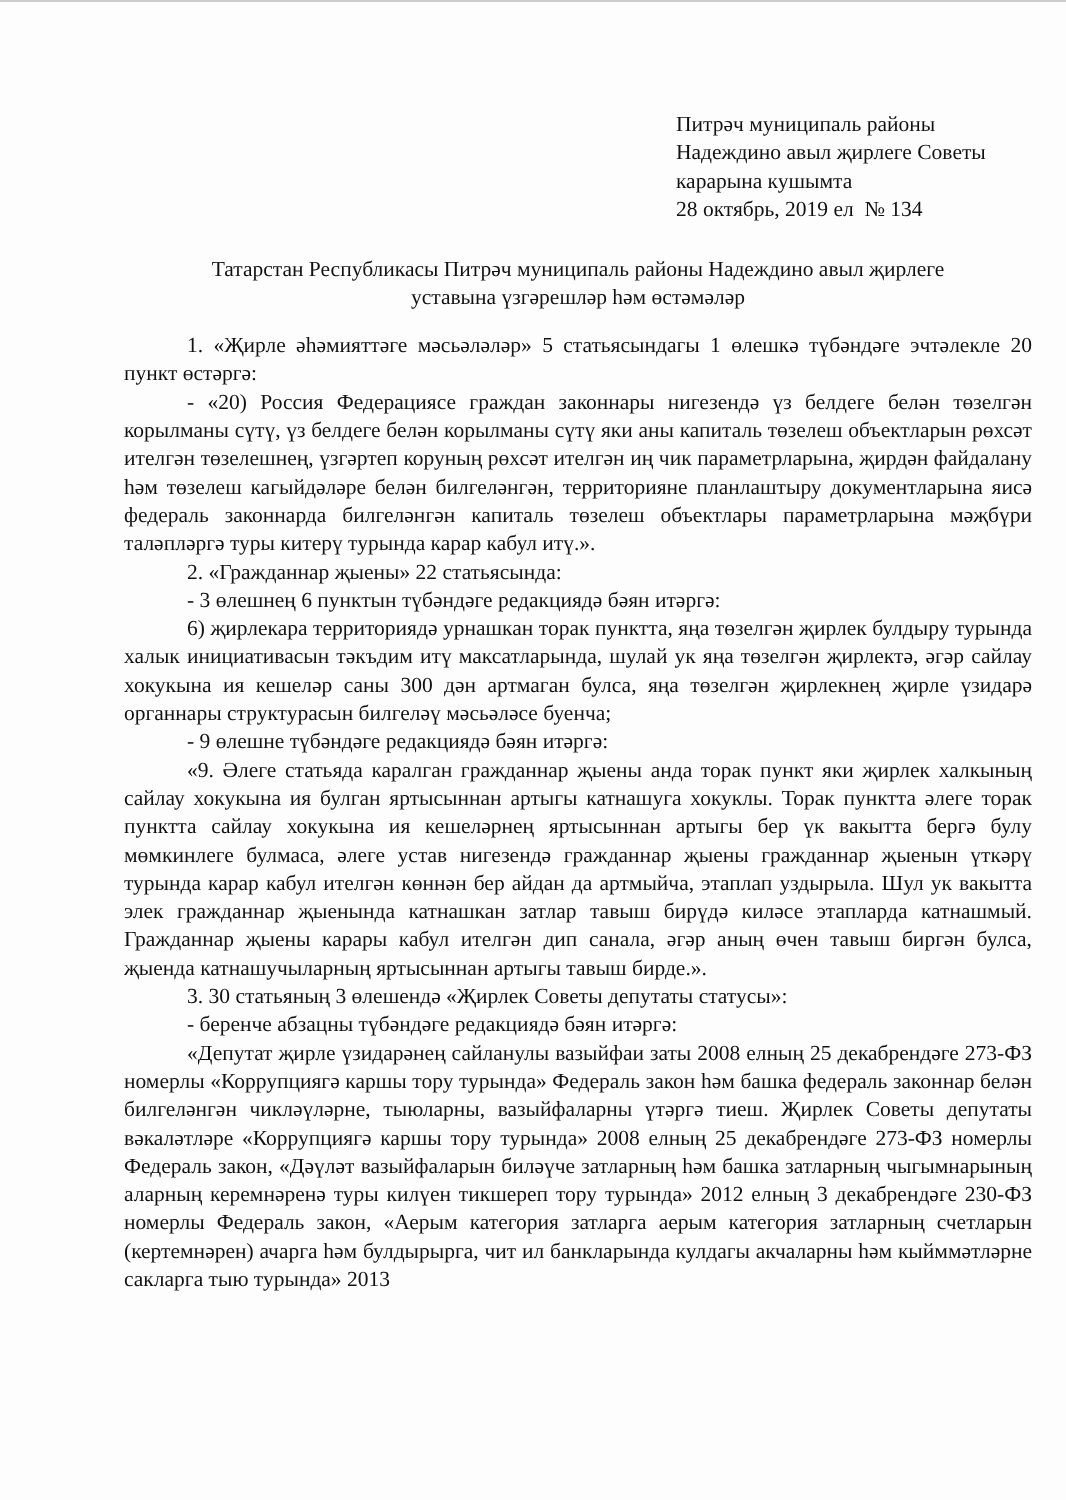Питрәч муниципаль районы
Надеждино авыл җирлеге Советы
карарына кушымта
28 октябрь, 2019 ел № 134
Татарстан Республикасы Питрәч муниципаль районы Надеждино авыл җирлеге
уставына үзгәрешләр һәм өстәмәләр
1. «Җирле әһәмияттәге мәсьәләләр» 5 статьясындагы 1 өлешкә түбәндәге эчтәлекле 20 пункт өстәргә:
- «20) Россия Федерациясе граждан законнары нигезендә үз белдеге белән төзелгән корылманы сүтү, үз белдеге белән корылманы сүтү яки аны капиталь төзелеш объектларын рөхсәт ителгән төзелешнең, үзгәртеп коруның рөхсәт ителгән иң чик параметрларына, җирдән файдалану һәм төзелеш кагыйдәләре белән билгеләнгән, территорияне планлаштыру документларына яисә федераль законнарда билгеләнгән капиталь төзелеш объектлары параметрларына мәҗбүри таләпләргә туры китерү турында карар кабул итү.».
2. «Гражданнар җыены» 22 статьясында:
- 3 өлешнең 6 пунктын түбәндәге редакциядә бәян итәргә:
6) җирлекара территориядә урнашкан торак пунктта, яңа төзелгән җирлек булдыру турында халык инициативасын тәкъдим итү максатларында, шулай ук яңа төзелгән җирлектә, әгәр сайлау хокукына ия кешеләр саны 300 дән артмаган булса, яңа төзелгән җирлекнең җирле үзидарә органнары структурасын билгеләү мәсьәләсе буенча;
- 9 өлешне түбәндәге редакциядә бәян итәргә:
«9. Әлеге статьяда каралган гражданнар җыены анда торак пункт яки җирлек халкының сайлау хокукына ия булган яртысыннан артыгы катнашуга хокуклы. Торак пунктта әлеге торак пунктта сайлау хокукына ия кешеләрнең яртысыннан артыгы бер үк вакытта бергә булу мөмкинлеге булмаса, әлеге устав нигезендә гражданнар җыены гражданнар җыенын үткәрү турында карар кабул ителгән көннән бер айдан да артмыйча, этаплап уздырыла. Шул ук вакытта элек гражданнар җыенында катнашкан затлар тавыш бирүдә киләсе этапларда катнашмый. Гражданнар җыены карары кабул ителгән дип санала, әгәр аның өчен тавыш биргән булса, җыенда катнашучыларның яртысыннан артыгы тавыш бирде.».
3. 30 статьяның 3 өлешендә «Җирлек Советы депутаты статусы»:
- беренче абзацны түбәндәге редакциядә бәян итәргә:
«Депутат җирле үзидарәнең сайланулы вазыйфаи заты 2008 елның 25 декабрендәге 273-ФЗ номерлы «Коррупциягә каршы тору турында» Федераль закон һәм башка федераль законнар белән билгеләнгән чикләүләрне, тыюларны, вазыйфаларны үтәргә тиеш. Җирлек Советы депутаты вәкаләтләре «Коррупциягә каршы тору турында» 2008 елның 25 декабрендәге 273-ФЗ номерлы Федераль закон, «Дәүләт вазыйфаларын биләүче затларның һәм башка затларның чыгымнарының аларның керемнәренә туры килүен тикшереп тору турында» 2012 елның 3 декабрендәге 230-ФЗ номерлы Федераль закон, «Аерым категория затларга аерым категория затларның счетларын (кертемнәрен) ачарга һәм булдырырга, чит ил банкларында кулдагы акчаларны һәм кыйммәтләрне сакларга тыю турында» 2013